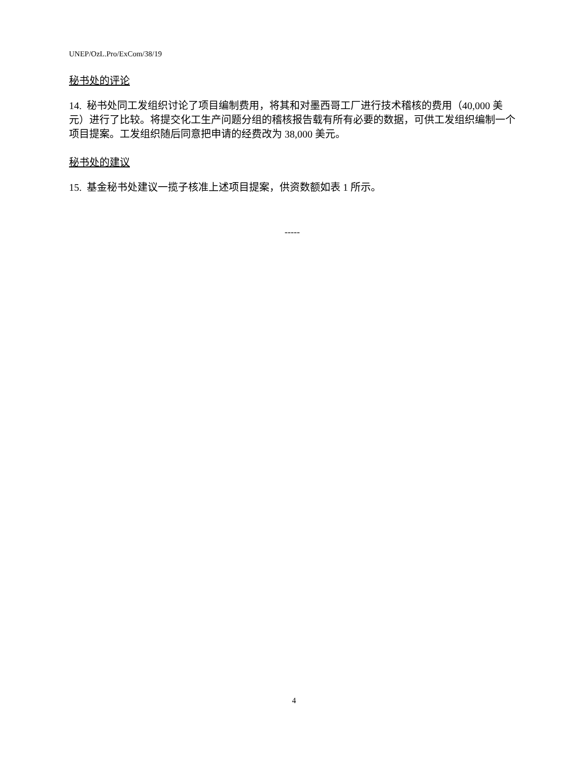UNEP/OzL.Pro/ExCom/38/19
秘书处的评论
14. 秘书处同工发组织讨论了项目编制费用，将其和对墨西哥工厂进行技术稽核的费用（40,000 美元）进行了比较。将提交化工生产问题分组的稽核报告载有所有必要的数据，可供工发组织编制一个项目提案。工发组织随后同意把申请的经费改为 38,000 美元。
秘书处的建议
15. 基金秘书处建议一揽子核准上述项目提案，供资数额如表 1 所示。
-----
4